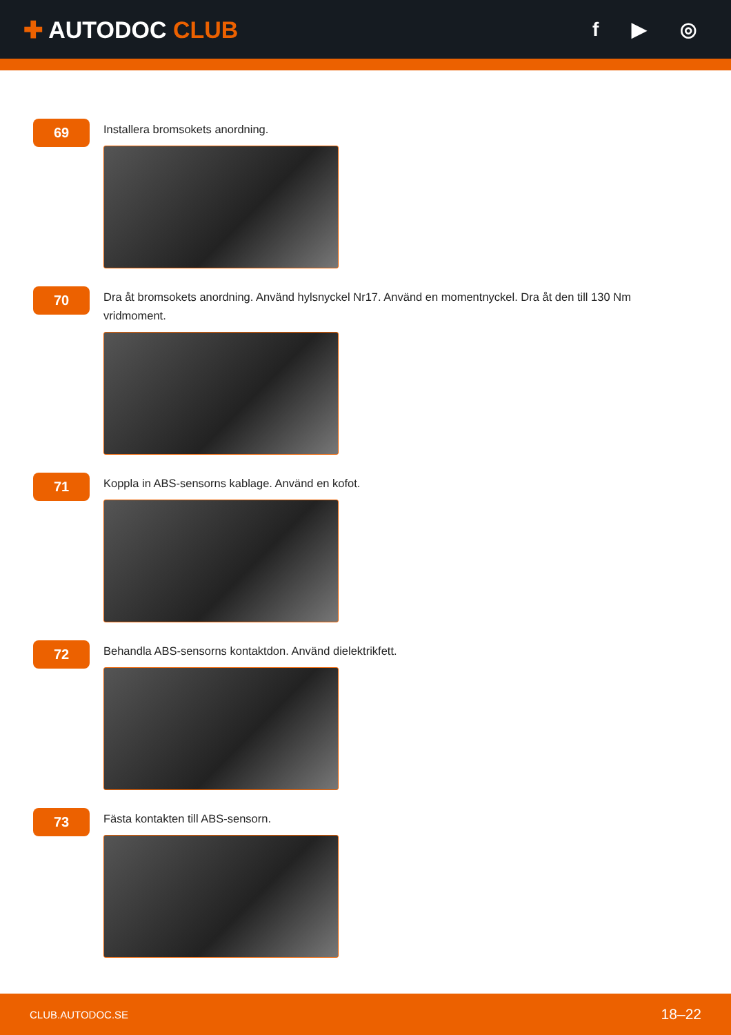✚ AUTODOC CLUB
f ▶ ◎
69
Installera bromsokets anordning.
70
Dra åt bromsokets anordning. Använd hylsnyckel Nr17. Använd en momentnyckel. Dra åt den till 130 Nm vridmoment.
71
Koppla in ABS-sensorns kablage. Använd en kofot.
72
Behandla ABS-sensorns kontaktdon. Använd dielektrikfett.
73
Fästa kontakten till ABS-sensorn.
CLUB.AUTODOC.SE 18–22